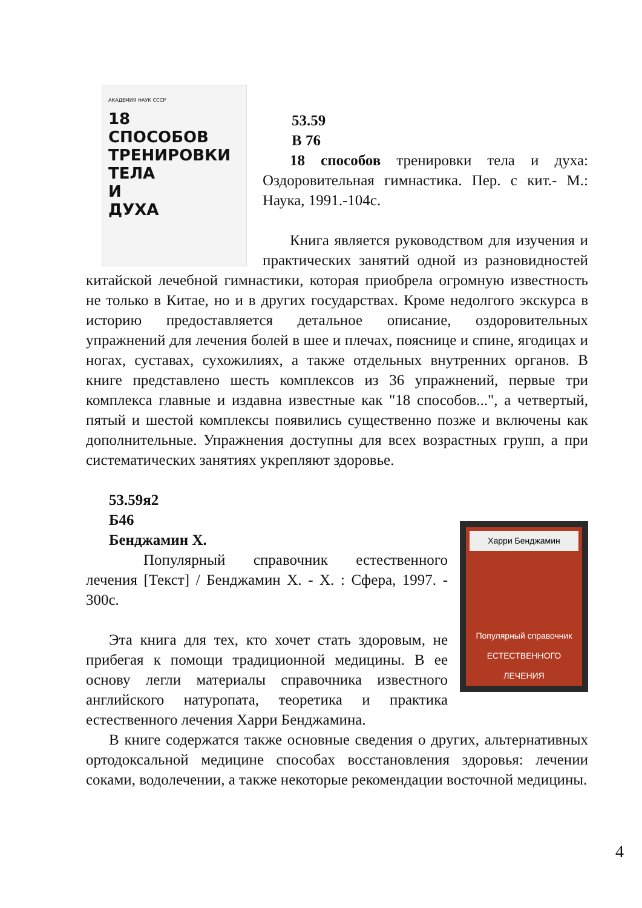АКАДЕМИЯ НАУК СССР
18
СПОСОБОВ
ТРЕНИРОВКИ
ТЕЛА
И
ДУХА
53.59
В 76
18 способов тренировки тела и духа: Оздоровительная гимнастика. Пер. с кит.- М.: Наука, 1991.-104с.
Книга является руководством для изучения и практических занятий одной из разновидностей китайской лечебной гимнастики, которая приобрела огромную известность не только в Китае, но и в других государствах. Кроме недолгого экскурса в историю предоставляется детальное описание, оздоровительных упражнений для лечения болей в шее и плечах, пояснице и спине, ягодицах и ногах, суставах, сухожилиях, а также отдельных внутренних органов. В книге представлено шесть комплексов из 36 упражнений, первые три комплекса главные и издавна известные как "18 способов...", а четвертый, пятый и шестой комплексы появились существенно позже и включены как дополнительные. Упражнения доступны для всех возрастных групп, а при систематических занятиях укрепляют здоровье.
53.59я2
Б46
Харри Бенджамин
Популярный справочник
ЕСТЕСТВЕННОГО ЛЕЧЕНИЯ
Бенджамин Х.
Популярный справочник естественного лечения [Текст] / Бенджамин Х. - Х. : Сфера, 1997. - 300с.
Эта книга для тех, кто хочет стать здоровым, не прибегая к помощи традиционной медицины. В ее основу легли материалы справочника известного английского натуропата, теоретика и практика естественного лечения Харри Бенджамина.
В книге содержатся также основные сведения о других, альтернативных ортодоксальной медицине способах восстановления здоровья: лечении соками, водолечении, а также некоторые рекомендации восточной медицины.
4